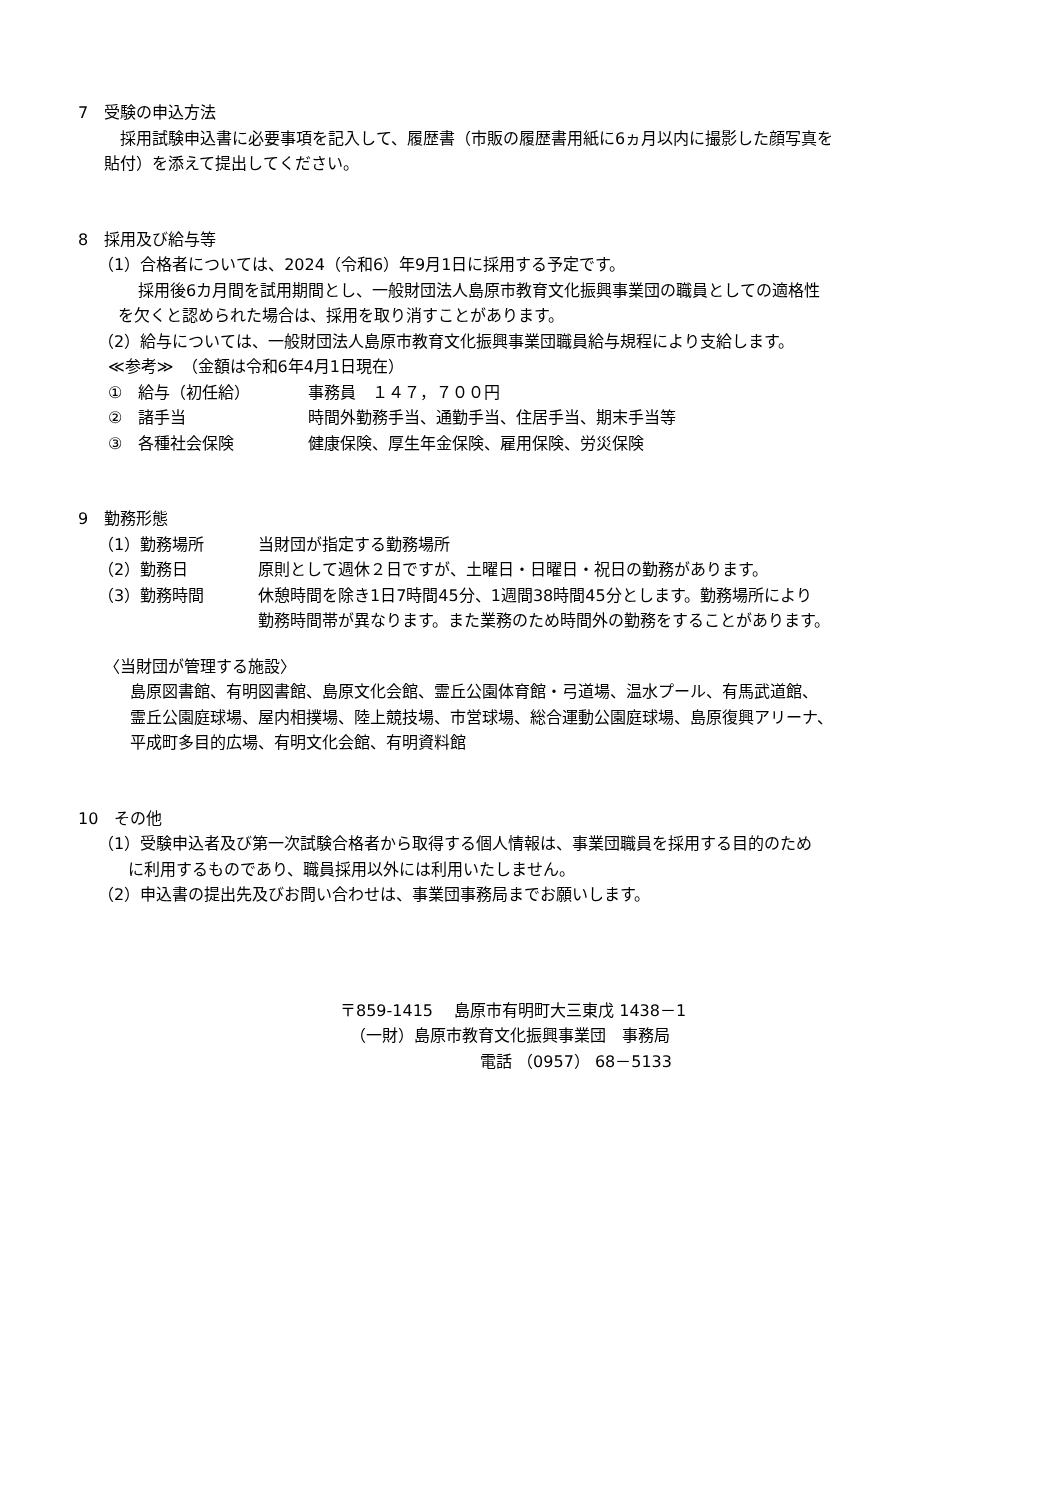7　受験の申込方法
　採用試験申込書に必要事項を記入して、履歴書（市販の履歴書用紙に6ヵ月以内に撮影した顔写真を
貼付）を添えて提出してください。
8　採用及び給与等
（1）合格者については、2024（令和6）年9月1日に採用する予定です。
採用後6カ月間を試用期間とし、一般財団法人島原市教育文化振興事業団の職員としての適格性
を欠くと認められた場合は、採用を取り消すことがあります。
（2）給与については、一般財団法人島原市教育文化振興事業団職員給与規程により支給します。
≪参考≫　（金額は令和6年4月1日現在）
①　給与（初任給） 事務員　１４７，７００円
②　諸手当 時間外勤務手当、通勤手当、住居手当、期末手当等
③　各種社会保険 健康保険、厚生年金保険、雇用保険、労災保険
9　勤務形態
（1）勤務場所 当財団が指定する勤務場所
（2）勤務日 原則として週休２日ですが、土曜日・日曜日・祝日の勤務があります。
（3）勤務時間 休憩時間を除き1日7時間45分、1週間38時間45分とします。勤務場所により
勤務時間帯が異なります。また業務のため時間外の勤務をすることがあります。
〈当財団が管理する施設〉
島原図書館、有明図書館、島原文化会館、霊丘公園体育館・弓道場、温水プール、有馬武道館、
霊丘公園庭球場、屋内相撲場、陸上競技場、市営球場、総合運動公園庭球場、島原復興アリーナ、
平成町多目的広場、有明文化会館、有明資料館
10　その他
（1）受験申込者及び第一次試験合格者から取得する個人情報は、事業団職員を採用する目的のため
に利用するものであり、職員採用以外には利用いたしません。
（2）申込書の提出先及びお問い合わせは、事業団事務局までお願いします。
〒859-1415　 島原市有明町大三東戊 1438－1
（一財）島原市教育文化振興事業団　事務局
電話 （0957） 68－5133